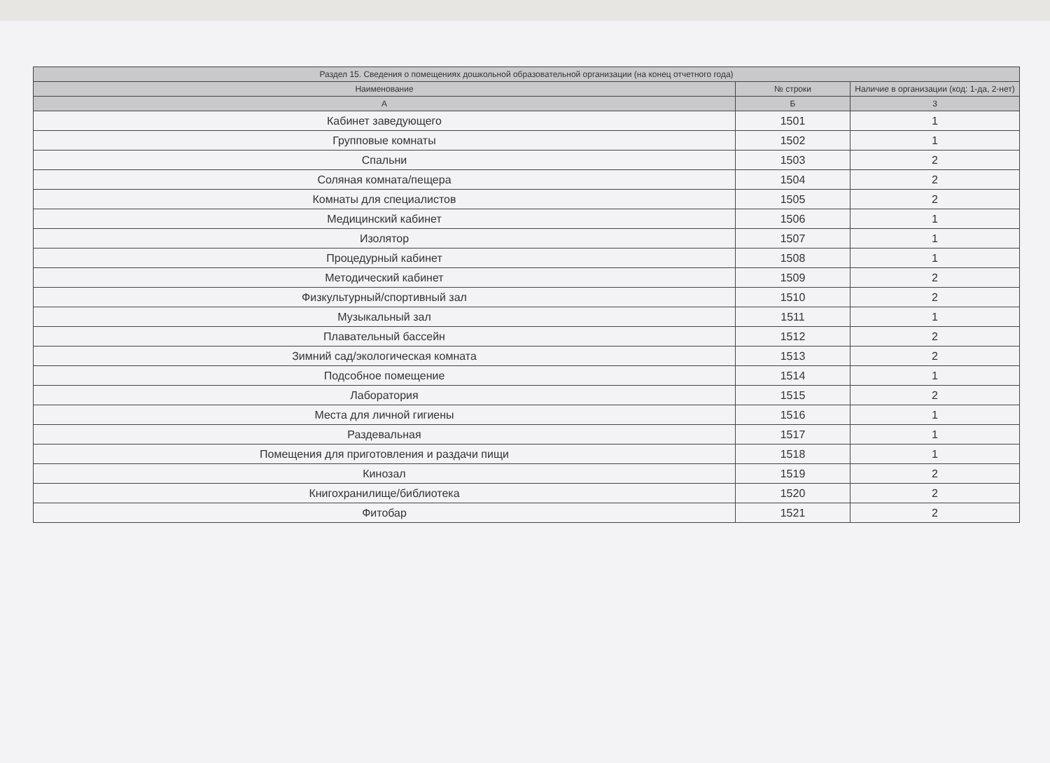| Раздел 15. Сведения о помещениях дошкольной образовательной организации (на конец отчетного года) | | |
| --- | --- | --- |
| Наименование | № строки | Наличие в организации (код: 1-да, 2-нет) |
| А | Б | 3 |
| Кабинет заведующего | 1501 | 1 |
| Групповые комнаты | 1502 | 1 |
| Спальни | 1503 | 2 |
| Соляная комната/пещера | 1504 | 2 |
| Комнаты для специалистов | 1505 | 2 |
| Медицинский кабинет | 1506 | 1 |
| Изолятор | 1507 | 1 |
| Процедурный кабинет | 1508 | 1 |
| Методический кабинет | 1509 | 2 |
| Физкультурный/спортивный зал | 1510 | 2 |
| Музыкальный зал | 1511 | 1 |
| Плавательный бассейн | 1512 | 2 |
| Зимний сад/экологическая комната | 1513 | 2 |
| Подсобное помещение | 1514 | 1 |
| Лаборатория | 1515 | 2 |
| Места для личной гигиены | 1516 | 1 |
| Раздевальная | 1517 | 1 |
| Помещения для приготовления и раздачи пищи | 1518 | 1 |
| Кинозал | 1519 | 2 |
| Книгохранилище/библиотека | 1520 | 2 |
| Фитобар | 1521 | 2 |